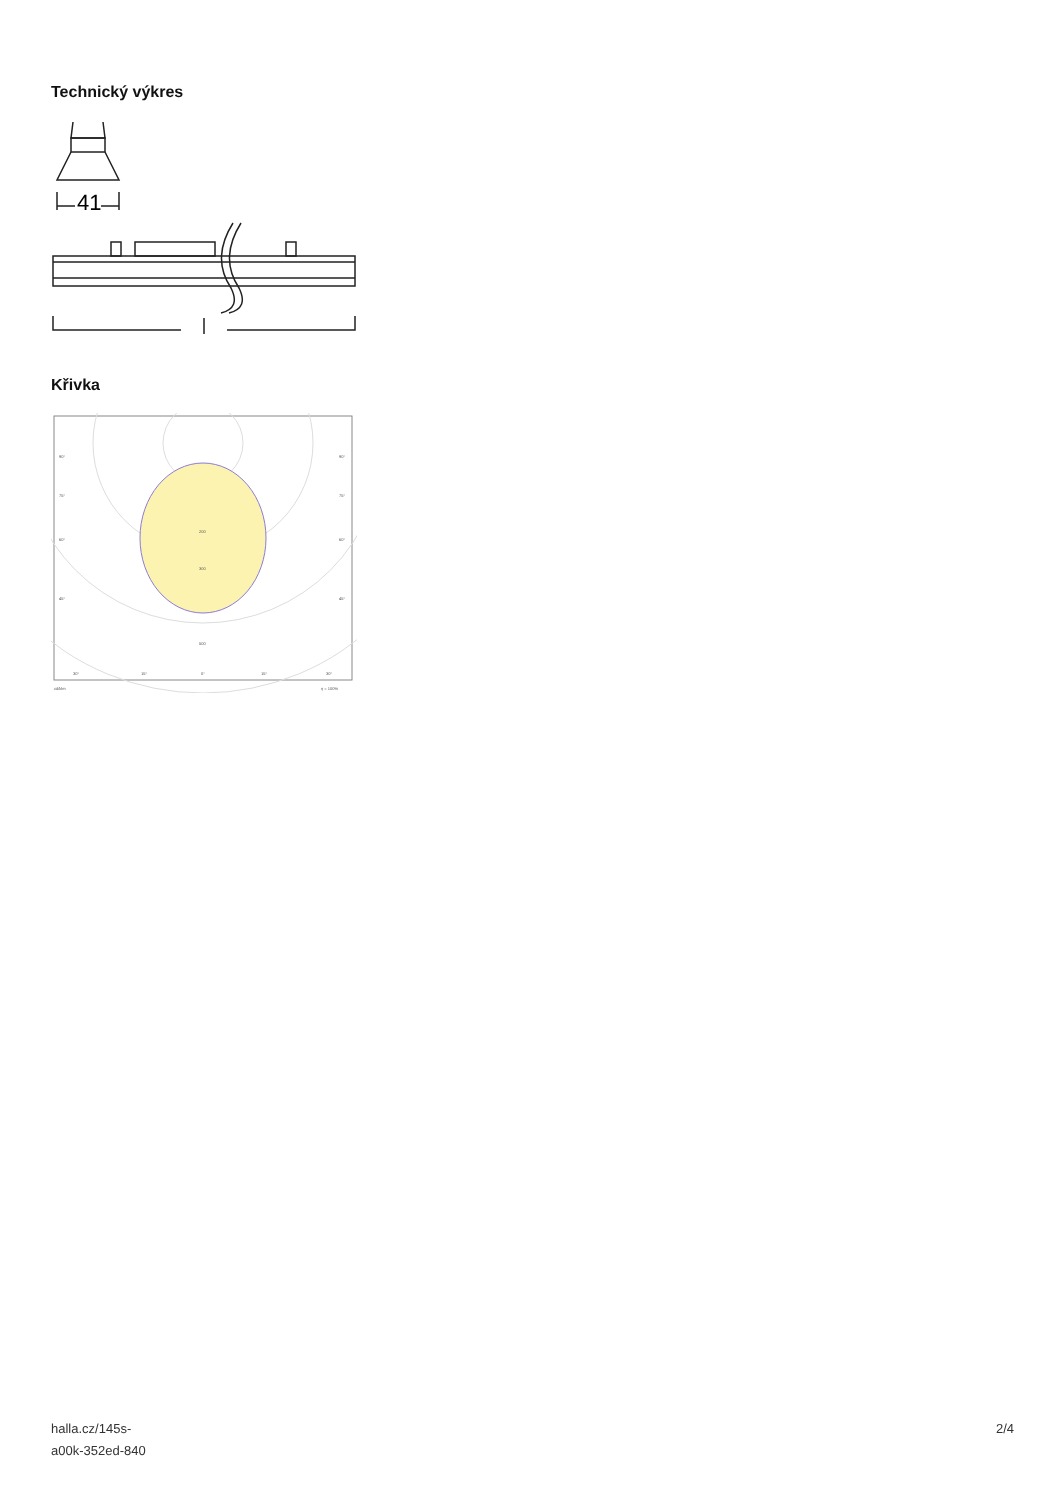Technický výkres
41
Křivka
90°
90°
75°
75°
60°
60°
45°
45°
200
300
500
30°
15°
0°
15°
30°
cd/klm
η = 100%
halla.cz/145s-
a00k-352ed-840
2/4